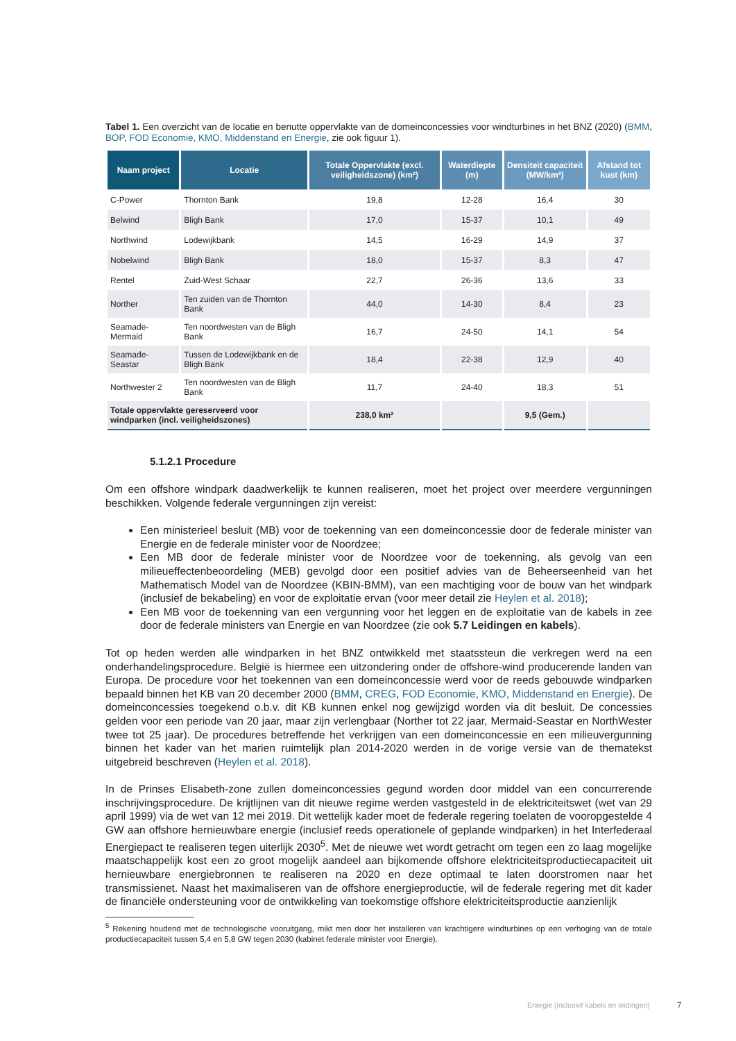Tabel 1. Een overzicht van de locatie en benutte oppervlakte van de domeinconcessies voor windturbines in het BNZ (2020) (BMM, BOP, FOD Economie, KMO, Middenstand en Energie, zie ook figuur 1).
| Naam project | Locatie | Totale Oppervlakte (excl. veiligheidszone) (km²) | Waterdiepte (m) | Densiteit capaciteit (MW/km²) | Afstand tot kust (km) |
| --- | --- | --- | --- | --- | --- |
| C-Power | Thornton Bank | 19,8 | 12-28 | 16,4 | 30 |
| Belwind | Bligh Bank | 17,0 | 15-37 | 10,1 | 49 |
| Northwind | Lodewijkbank | 14,5 | 16-29 | 14,9 | 37 |
| Nobelwind | Bligh Bank | 18,0 | 15-37 | 8,3 | 47 |
| Rentel | Zuid-West Schaar | 22,7 | 26-36 | 13,6 | 33 |
| Norther | Ten zuiden van de Thornton Bank | 44,0 | 14-30 | 8,4 | 23 |
| Seamade-Mermaid | Ten noordwesten van de Bligh Bank | 16,7 | 24-50 | 14,1 | 54 |
| Seamade-Seastar | Tussen de Lodewijkbank en de Bligh Bank | 18,4 | 22-38 | 12,9 | 40 |
| Northwester 2 | Ten noordwesten van de Bligh Bank | 11,7 | 24-40 | 18,3 | 51 |
| Totale oppervlakte gereserveerd voor windparken (incl. veiligheidszones) | | 238,0 km² | | 9,5 (Gem.) | |
5.1.2.1 Procedure
Om een offshore windpark daadwerkelijk te kunnen realiseren, moet het project over meerdere vergunningen beschikken. Volgende federale vergunningen zijn vereist:
Een ministerieel besluit (MB) voor de toekenning van een domeinconcessie door de federale minister van Energie en de federale minister voor de Noordzee;
Een MB door de federale minister voor de Noordzee voor de toekenning, als gevolg van een milieueffectenbeoordeling (MEB) gevolgd door een positief advies van de Beheerseenheid van het Mathematisch Model van de Noordzee (KBIN-BMM), van een machtiging voor de bouw van het windpark (inclusief de bekabeling) en voor de exploitatie ervan (voor meer detail zie Heylen et al. 2018);
Een MB voor de toekenning van een vergunning voor het leggen en de exploitatie van de kabels in zee door de federale ministers van Energie en van Noordzee (zie ook 5.7 Leidingen en kabels).
Tot op heden werden alle windparken in het BNZ ontwikkeld met staatssteun die verkregen werd na een onderhandelingsprocedure. België is hiermee een uitzondering onder de offshore-wind producerende landen van Europa. De procedure voor het toekennen van een domeinconcessie werd voor de reeds gebouwde windparken bepaald binnen het KB van 20 december 2000 (BMM, CREG, FOD Economie, KMO, Middenstand en Energie). De domeinconcessies toegekend o.b.v. dit KB kunnen enkel nog gewijzigd worden via dit besluit. De concessies gelden voor een periode van 20 jaar, maar zijn verlengbaar (Norther tot 22 jaar, Mermaid-Seastar en NorthWester twee tot 25 jaar). De procedures betreffende het verkrijgen van een domeinconcessie en een milieuvergunning binnen het kader van het marien ruimtelijk plan 2014-2020 werden in de vorige versie van de thematekst uitgebreid beschreven (Heylen et al. 2018).
In de Prinses Elisabeth-zone zullen domeinconcessies gegund worden door middel van een concurrerende inschrijvingsprocedure. De krijtlijnen van dit nieuwe regime werden vastgesteld in de elektriciteitswet (wet van 29 april 1999) via de wet van 12 mei 2019. Dit wettelijk kader moet de federale regering toelaten de vooropgestelde 4 GW aan offshore hernieuwbare energie (inclusief reeds operationele of geplande windparken) in het Interfederaal Energiepact te realiseren tegen uiterlijk 2030<sup>5</sup>. Met de nieuwe wet wordt getracht om tegen een zo laag mogelijke maatschappelijk kost een zo groot mogelijk aandeel aan bijkomende offshore elektriciteitsproductiecapaciteit uit hernieuwbare energiebronnen te realiseren na 2020 en deze optimaal te laten doorstromen naar het transmissienet. Naast het maximaliseren van de offshore energieproductie, wil de federale regering met dit kader de financiële ondersteuning voor de ontwikkeling van toekomstige offshore elektriciteitsproductie aanzienlijk
<sup>5</sup> Rekening houdend met de technologische vooruitgang, mikt men door het installeren van krachtigere windturbines op een verhoging van de totale productiecapaciteit tussen 5,4 en 5,8 GW tegen 2030 (kabinet federale minister voor Energie).
Energie (inclusief kabels en leidingen)
7